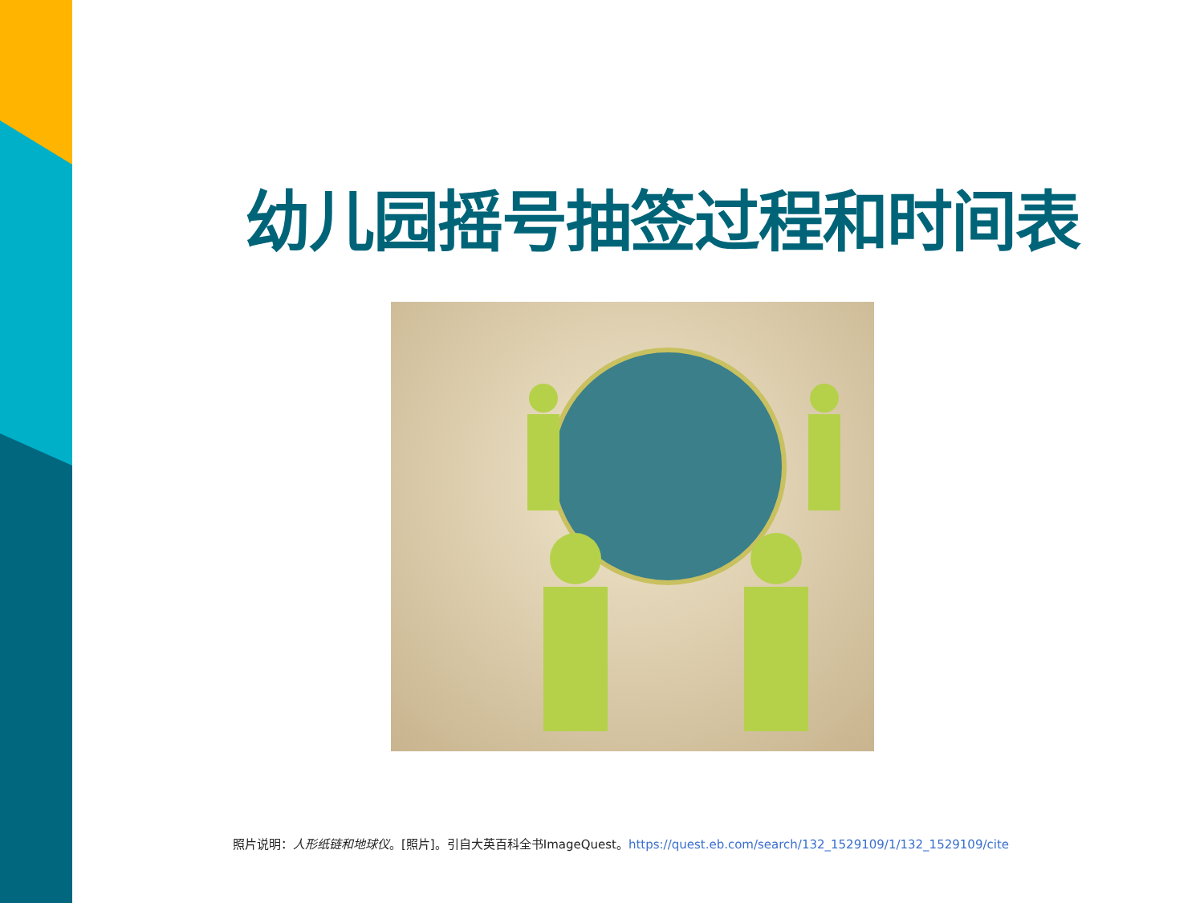幼儿园摇号抽签过程和时间表
照片说明：人形纸链和地球仪。[照片]。引自大英百科全书ImageQuest。https://quest.eb.com/search/132_1529109/1/132_1529109/cite